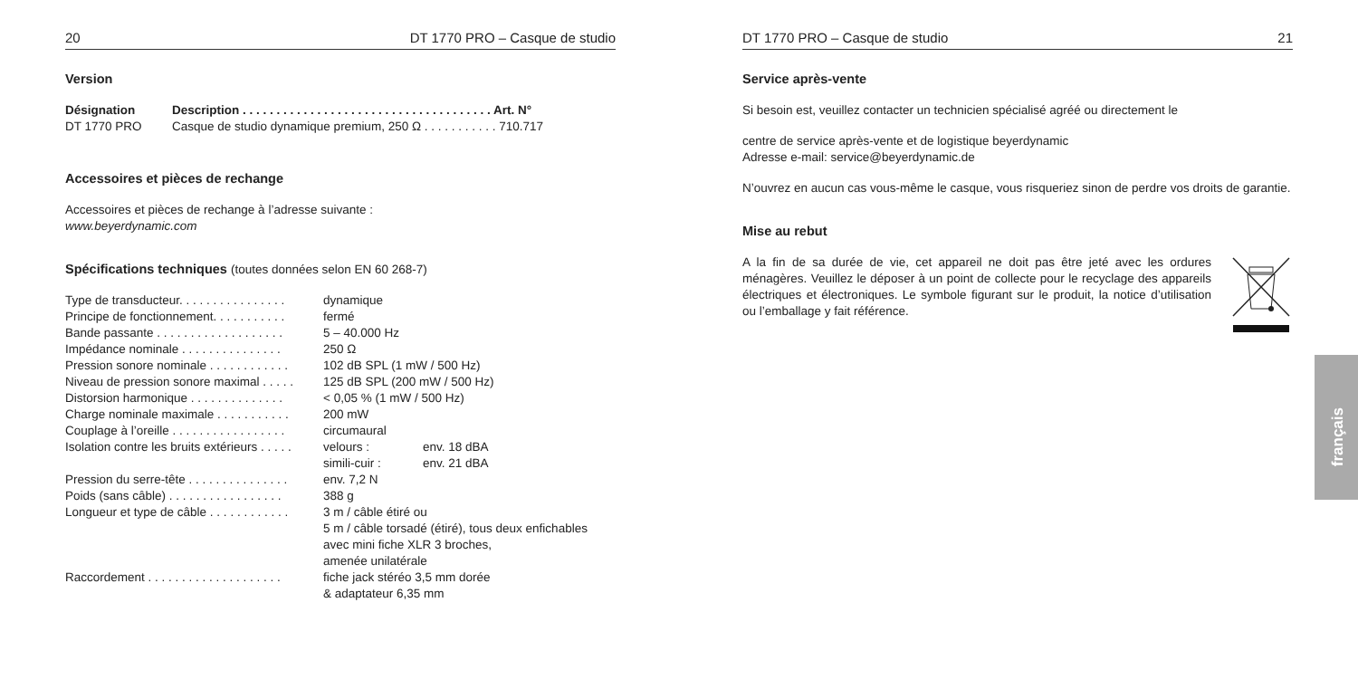20 DT 1770 PRO – Casque de studio
Version
| Désignation | Description . . . . . . . . . . . . . . . . . . . . . . . . . . . . . . . . . . . . . Art. N° |
| --- | --- |
| DT 1770 PRO | Casque de studio dynamique premium, 250 Ω . . . . . . . . . . . 710.717 |
Accessoires et pièces de rechange
Accessoires et pièces de rechange à l’adresse suivante :
www.beyerdynamic.com
Spécifications techniques (toutes données selon EN 60 268-7)
| Type de transducteur. . . . . . . . . . . . . . . . | dynamique | |
| Principe de fonctionnement. . . . . . . . . . . | fermé | |
| Bande passante . . . . . . . . . . . . . . . . . . . | 5 – 40.000 Hz | |
| Impédance nominale . . . . . . . . . . . . . . . | 250 Ω | |
| Pression sonore nominale . . . . . . . . . . . . | 102 dB SPL (1 mW / 500 Hz) | |
| Niveau de pression sonore maximal . . . . . | 125 dB SPL (200 mW / 500 Hz) | |
| Distorsion harmonique . . . . . . . . . . . . . . | < 0,05 % (1 mW / 500 Hz) | |
| Charge nominale maximale . . . . . . . . . . . | 200 mW | |
| Couplage à l’oreille . . . . . . . . . . . . . . . . . | circumaural | |
| Isolation contre les bruits extérieurs . . . . . | velours : | env. 18 dBA |
| | simili-cuir : | env. 21 dBA |
| Pression du serre-tête . . . . . . . . . . . . . . . | env. 7,2 N | |
| Poids (sans câble) . . . . . . . . . . . . . . . . . | 388 g | |
| Longueur et type de câble . . . . . . . . . . . . | 3 m / câble étiré ou 5 m / câble torsadé (étiré), tous deux enfichables avec mini fiche XLR 3 broches, amenée unilatérale | |
| Raccordement . . . . . . . . . . . . . . . . . . . . | fiche jack stéréo 3,5 mm dorée & adaptateur 6,35 mm | |
DT 1770 PRO – Casque de studio 21
Service après-vente
Si besoin est, veuillez contacter un technicien spécialisé agréé ou directement le
centre de service après-vente et de logistique beyerdynamic
Adresse e-mail: service@beyerdynamic.de
N’ouvrez en aucun cas vous-même le casque, vous risqueriez sinon de perdre vos droits de garantie.
Mise au rebut
A la fin de sa durée de vie, cet appareil ne doit pas être jeté avec les ordures ménagères. Veuillez le déposer à un point de collecte pour le recyclage des appareils électriques et électroniques. Le symbole figurant sur le produit, la notice d’utilisation ou l’emballage y fait référence.
français